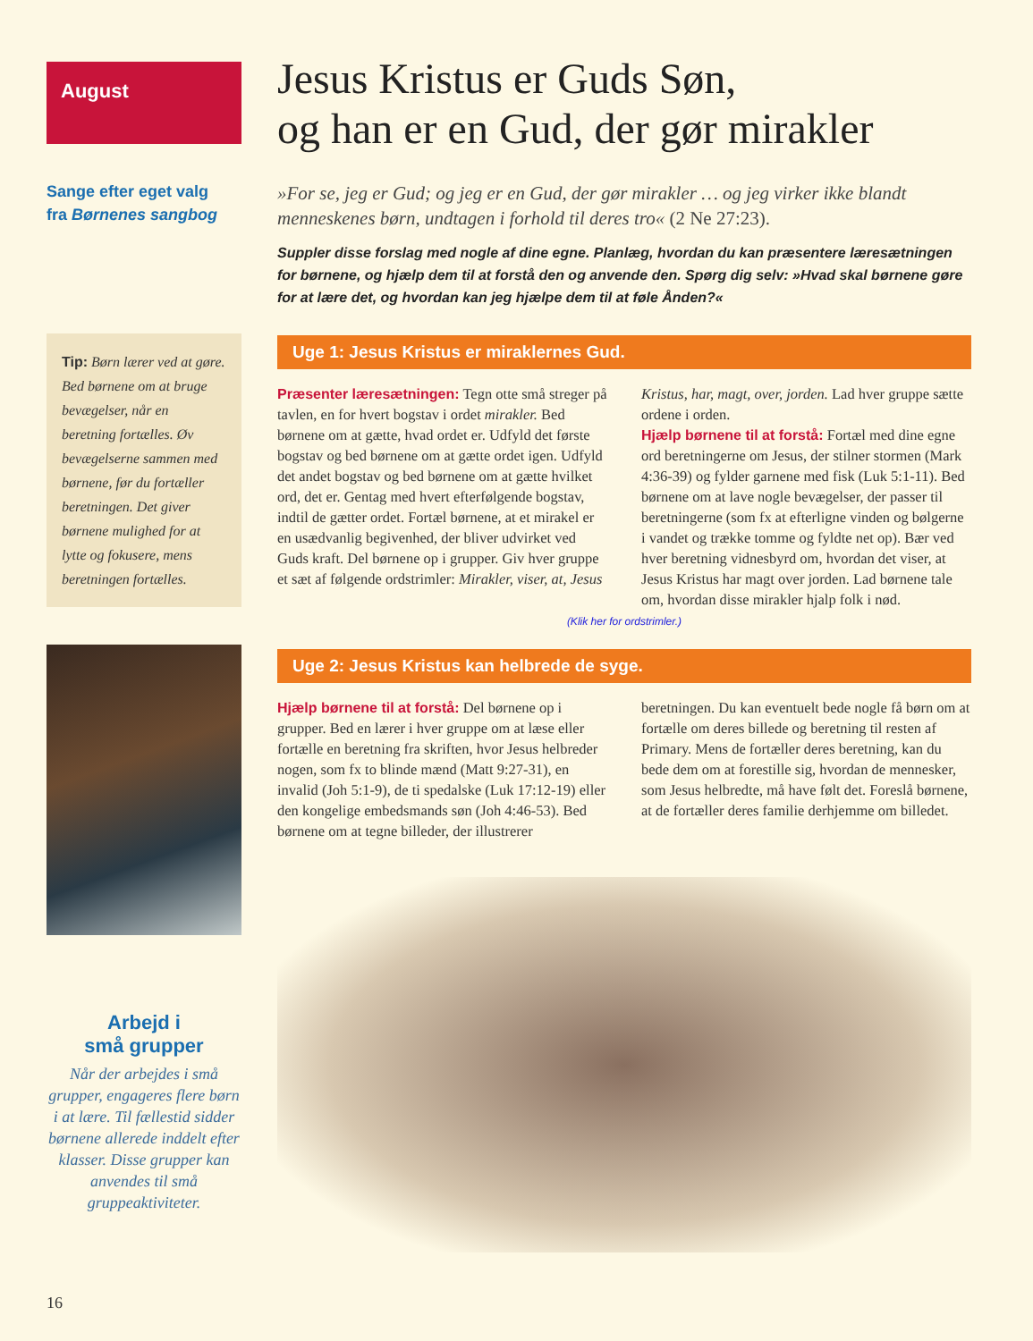August
Sange efter eget valg
fra Børnenes sangbog
Tip: Børn lærer ved at gøre. Bed børnene om at bruge bevægelser, når en beretning fortælles. Øv bevægelserne sammen med børnene, før du fortæller beretningen. Det giver børnene mulighed for at lytte og fokusere, mens beretningen fortælles.
Arbejd i
små grupper
Når der arbejdes i små grupper, engageres flere børn i at lære. Til fællestid sidder børnene allerede inddelt efter klasser. Disse grupper kan anvendes til små gruppeaktiviteter.
16
Jesus Kristus er Guds Søn,
og han er en Gud, der gør mirakler
»For se, jeg er Gud; og jeg er en Gud, der gør mirakler … og jeg virker ikke blandt menneskenes børn, undtagen i forhold til deres tro« (2 Ne 27:23).
Suppler disse forslag med nogle af dine egne. Planlæg, hvordan du kan præsentere læresætningen for børnene, og hjælp dem til at forstå den og anvende den. Spørg dig selv: »Hvad skal børnene gøre for at lære det, og hvordan kan jeg hjælpe dem til at føle Ånden?«
Uge 1: Jesus Kristus er miraklernes Gud.
Præsenter læresætningen: Tegn otte små streger på tavlen, en for hvert bogstav i ordet mirakler. Bed børnene om at gætte, hvad ordet er. Udfyld det første bogstav og bed børnene om at gætte ordet igen. Udfyld det andet bogstav og bed børnene om at gætte hvilket ord, det er. Gentag med hvert efterfølgende bogstav, indtil de gætter ordet. Fortæl børnene, at et mirakel er en usædvanlig begivenhed, der bliver udvirket ved Guds kraft. Del børnene op i grupper. Giv hver gruppe et sæt af følgende ordstrimler: Mirakler, viser, at, Jesus Kristus, har, magt, over, jorden. Lad hver gruppe sætte ordene i orden.
Hjælp børnene til at forstå: Fortæl med dine egne ord beretningerne om Jesus, der stilner stormen (Mark 4:36-39) og fylder garnene med fisk (Luk 5:1-11). Bed børnene om at lave nogle bevægelser, der passer til beretningerne (som fx at efterligne vinden og bølgerne i vandet og trække tomme og fyldte net op). Bær ved hver beretning vidnesbyrd om, hvordan det viser, at Jesus Kristus har magt over jorden. Lad børnene tale om, hvordan disse mirakler hjalp folk i nød.
(Klik her for ordstrimler.)
Uge 2: Jesus Kristus kan helbrede de syge.
Hjælp børnene til at forstå: Del børnene op i grupper. Bed en lærer i hver gruppe om at læse eller fortælle en beretning fra skriften, hvor Jesus helbreder nogen, som fx to blinde mænd (Matt 9:27-31), en invalid (Joh 5:1-9), de ti spedalske (Luk 17:12-19) eller den kongelige embedsmands søn (Joh 4:46-53). Bed børnene om at tegne billeder, der illustrerer beretningen. Du kan eventuelt bede nogle få børn om at fortælle om deres billede og beretning til resten af Primary. Mens de fortæller deres beretning, kan du bede dem om at forestille sig, hvordan de mennesker, som Jesus helbredte, må have følt det. Foreslå børnene, at de fortæller deres familie derhjemme om billedet.